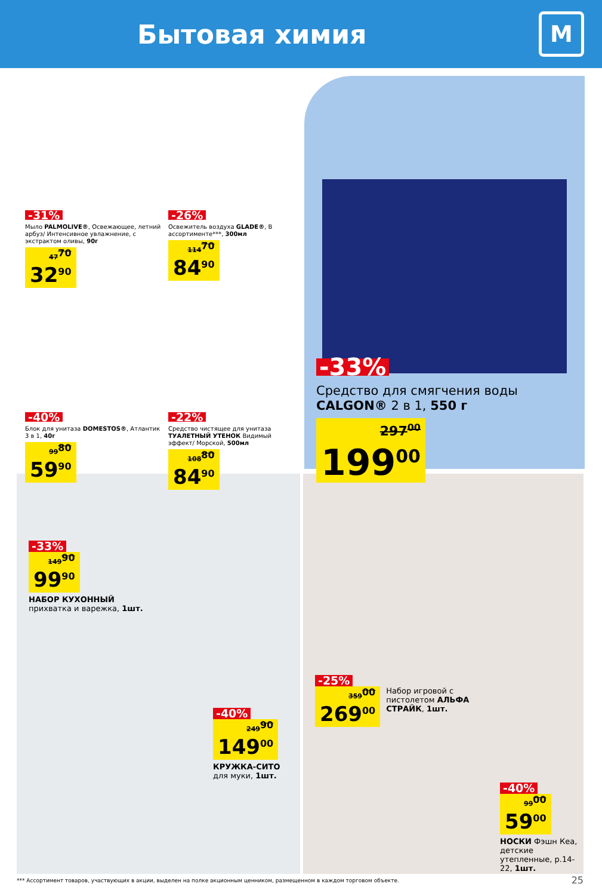Бытовая химия
М
-31%
Мыло PALMOLIVE®, Освежающее, летний арбуз/ Интенсивное увлажнение, с экстрактом оливы, 90г
47<sup>70</sup> 32<sup>90</sup>
-26%
Освежитель воздуха GLADE®, В ассортименте***, 300мл
114<sup>70</sup> 84<sup>90</sup>
-40%
Блок для унитаза DOMESTOS®, Атлантик 3 в 1, 40г
99<sup>80</sup> 59<sup>90</sup>
-22%
Средство чистящее для унитаза ТУАЛЕТНЫЙ УТЕНОК Видимый эффект/ Морской, 500мл
108<sup>80</sup> 84<sup>90</sup>
-33%
Средство для смягчения воды CALGON® 2 в 1, 550 г
297<sup>00</sup> 199<sup>00</sup>
-33%
149<sup>90</sup> 99<sup>90</sup>
НАБОР КУХОННЫЙ прихватка и варежка, 1шт.
-40%
249<sup>90</sup> 149<sup>00</sup>
КРУЖКА-СИТО для муки, 1шт.
-25%
359<sup>00</sup> 269<sup>00</sup>
Набор игровой с пистолетом АЛЬФА СТРАЙК, 1шт.
-40%
99<sup>00</sup> 59<sup>00</sup>
НОСКИ Фэшн Кеа, детские утепленные, р.14-22, 1шт.
*** Ассортимент товаров, участвующих в акции, выделен на полке акционным ценником, размещенном в каждом торговом объекте. 25